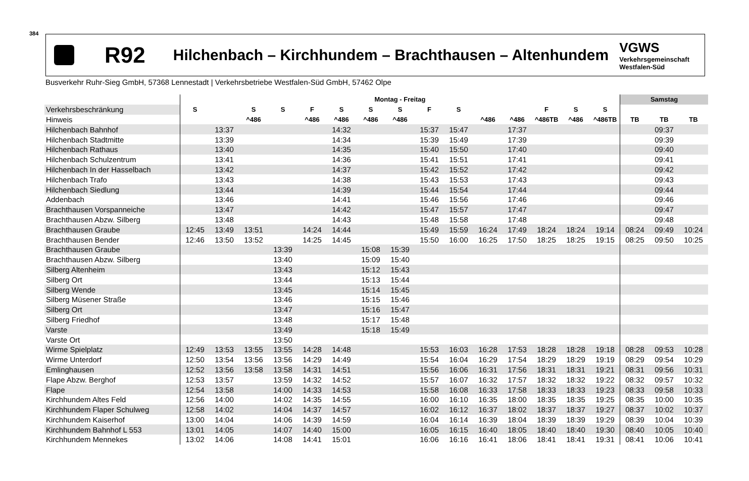384
R92
Hilchenbach – Kirchhundem – Brachthausen – Altenhundem
VGWS
Verkehrsgemeinschaft
Westfalen-Süd
Busverkehr Ruhr-Sieg GmbH, 57368 Lennestadt | Verkehrsbetriebe Westfalen-Süd GmbH, 57462 Olpe
| | Montag - Freitag | | | | | | | | | | | | | | | Samstag | | |
| --- | --- | --- | --- | --- | --- | --- | --- | --- | --- | --- | --- | --- | --- | --- | --- | --- | --- | --- |
| Verkehrsbeschränkung | S | | S | S | F | S | S | S | F | S | | | F | S | S | | | |
| Hinweis | | | ^486 | | ^486 | ^486 | ^486 | ^486 | | | ^486 | ^486 | ^486TB | ^486 | ^486TB | TB | TB | TB |
| Hilchenbach Bahnhof | | 13:37 | | | | 14:32 | | | 15:37 | 15:47 | | 17:37 | | | | | 09:37 | |
| Hilchenbach Stadtmitte | | 13:39 | | | | 14:34 | | | 15:39 | 15:49 | | 17:39 | | | | | 09:39 | |
| Hilchenbach Rathaus | | 13:40 | | | | 14:35 | | | 15:40 | 15:50 | | 17:40 | | | | | 09:40 | |
| Hilchenbach Schulzentrum | | 13:41 | | | | 14:36 | | | 15:41 | 15:51 | | 17:41 | | | | | 09:41 | |
| Hilchenbach In der Hasselbach | | 13:42 | | | | 14:37 | | | 15:42 | 15:52 | | 17:42 | | | | | 09:42 | |
| Hilchenbach Trafo | | 13:43 | | | | 14:38 | | | 15:43 | 15:53 | | 17:43 | | | | | 09:43 | |
| Hilchenbach Siedlung | | 13:44 | | | | 14:39 | | | 15:44 | 15:54 | | 17:44 | | | | | 09:44 | |
| Addenbach | | 13:46 | | | | 14:41 | | | 15:46 | 15:56 | | 17:46 | | | | | 09:46 | |
| Brachthausen Vorspanneiche | | 13:47 | | | | 14:42 | | | 15:47 | 15:57 | | 17:47 | | | | | 09:47 | |
| Brachthausen Abzw. Silberg | | 13:48 | | | | 14:43 | | | 15:48 | 15:58 | | 17:48 | | | | | 09:48 | |
| Brachthausen Graube | 12:45 | 13:49 | 13:51 | | 14:24 | 14:44 | | | 15:49 | 15:59 | 16:24 | 17:49 | 18:24 | 18:24 | 19:14 | 08:24 | 09:49 | 10:24 |
| Brachthausen Bender | 12:46 | 13:50 | 13:52 | | 14:25 | 14:45 | | | 15:50 | 16:00 | 16:25 | 17:50 | 18:25 | 18:25 | 19:15 | 08:25 | 09:50 | 10:25 |
| Brachthausen Graube | | | | 13:39 | | | 15:08 | 15:39 | | | | | | | | | | |
| Brachthausen Abzw. Silberg | | | | 13:40 | | | 15:09 | 15:40 | | | | | | | | | | |
| Silberg Altenheim | | | | 13:43 | | | 15:12 | 15:43 | | | | | | | | | | |
| Silberg Ort | | | | 13:44 | | | 15:13 | 15:44 | | | | | | | | | | |
| Silberg Wende | | | | 13:45 | | | 15:14 | 15:45 | | | | | | | | | | |
| Silberg Müsener Straße | | | | 13:46 | | | 15:15 | 15:46 | | | | | | | | | | |
| Silberg Ort | | | | 13:47 | | | 15:16 | 15:47 | | | | | | | | | | |
| Silberg Friedhof | | | | 13:48 | | | 15:17 | 15:48 | | | | | | | | | | |
| Varste | | | | 13:49 | | | 15:18 | 15:49 | | | | | | | | | | |
| Varste Ort | | | | 13:50 | | | | | | | | | | | | | | |
| Wirme Spielplatz | 12:49 | 13:53 | 13:55 | 13:55 | 14:28 | 14:48 | | | 15:53 | 16:03 | 16:28 | 17:53 | 18:28 | 18:28 | 19:18 | 08:28 | 09:53 | 10:28 |
| Wirme Unterdorf | 12:50 | 13:54 | 13:56 | 13:56 | 14:29 | 14:49 | | | 15:54 | 16:04 | 16:29 | 17:54 | 18:29 | 18:29 | 19:19 | 08:29 | 09:54 | 10:29 |
| Emlinghausen | 12:52 | 13:56 | 13:58 | 13:58 | 14:31 | 14:51 | | | 15:56 | 16:06 | 16:31 | 17:56 | 18:31 | 18:31 | 19:21 | 08:31 | 09:56 | 10:31 |
| Flape Abzw. Berghof | 12:53 | 13:57 | | 13:59 | 14:32 | 14:52 | | | 15:57 | 16:07 | 16:32 | 17:57 | 18:32 | 18:32 | 19:22 | 08:32 | 09:57 | 10:32 |
| Flape | 12:54 | 13:58 | | 14:00 | 14:33 | 14:53 | | | 15:58 | 16:08 | 16:33 | 17:58 | 18:33 | 18:33 | 19:23 | 08:33 | 09:58 | 10:33 |
| Kirchhundem Altes Feld | 12:56 | 14:00 | | 14:02 | 14:35 | 14:55 | | | 16:00 | 16:10 | 16:35 | 18:00 | 18:35 | 18:35 | 19:25 | 08:35 | 10:00 | 10:35 |
| Kirchhundem Flaper Schulweg | 12:58 | 14:02 | | 14:04 | 14:37 | 14:57 | | | 16:02 | 16:12 | 16:37 | 18:02 | 18:37 | 18:37 | 19:27 | 08:37 | 10:02 | 10:37 |
| Kirchhundem Kaiserhof | 13:00 | 14:04 | | 14:06 | 14:39 | 14:59 | | | 16:04 | 16:14 | 16:39 | 18:04 | 18:39 | 18:39 | 19:29 | 08:39 | 10:04 | 10:39 |
| Kirchhundem Bahnhof L 553 | 13:01 | 14:05 | | 14:07 | 14:40 | 15:00 | | | 16:05 | 16:15 | 16:40 | 18:05 | 18:40 | 18:40 | 19:30 | 08:40 | 10:05 | 10:40 |
| Kirchhundem Mennekes | 13:02 | 14:06 | | 14:08 | 14:41 | 15:01 | | | 16:06 | 16:16 | 16:41 | 18:06 | 18:41 | 18:41 | 19:31 | 08:41 | 10:06 | 10:41 |